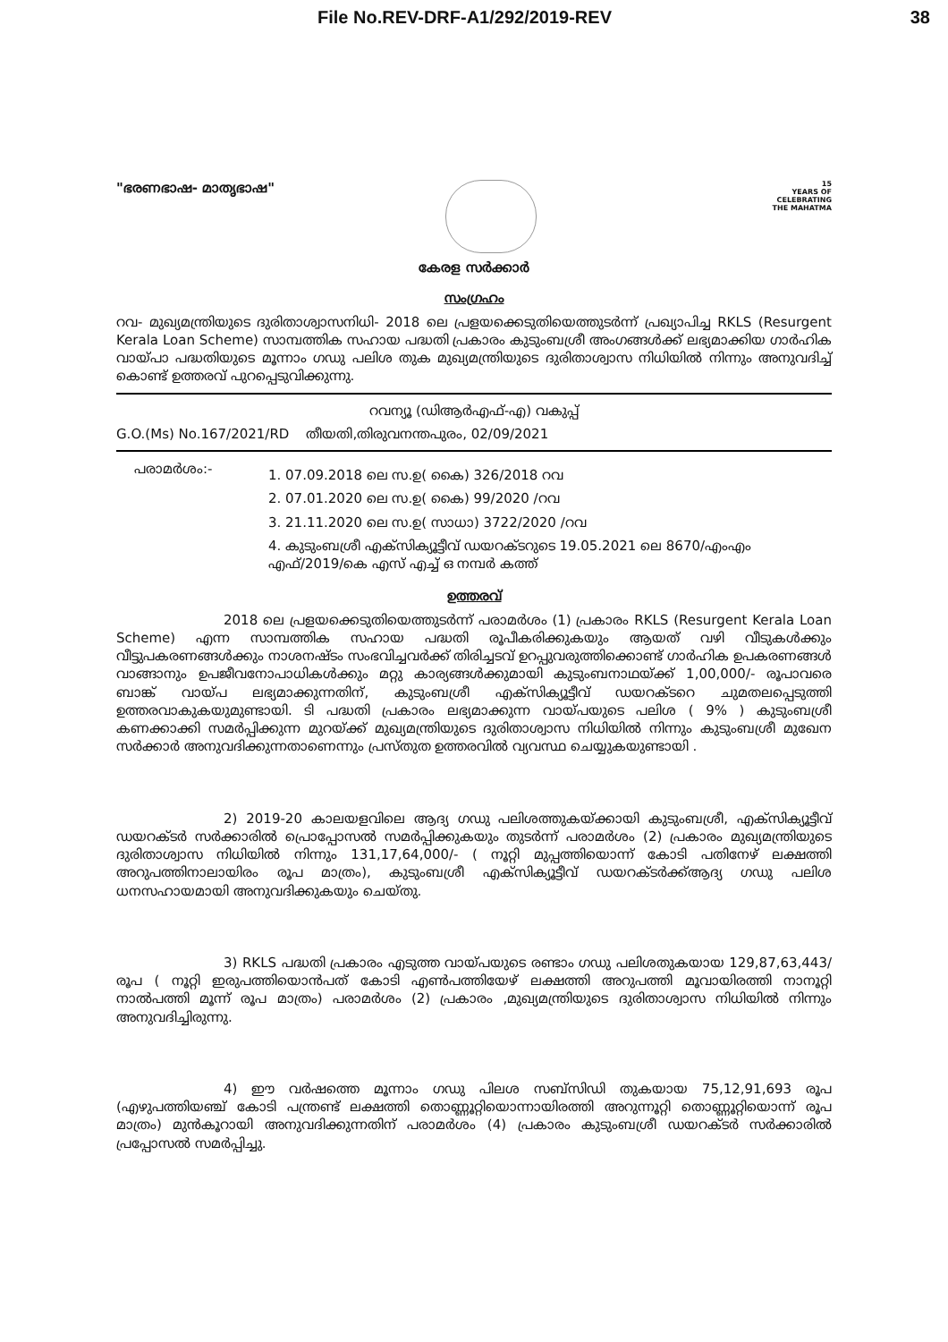File No.REV-DRF-A1/292/2019-REV 38
"ഭരണഭാഷ- മാതൃഭാഷ"
15
YEARS OF
CELEBRATING
THE MAHATMA
കേരള സർക്കാർ
സംഗ്രഹം
റവ- മുഖ്യമന്ത്രിയുടെ ദുരിതാശ്വാസനിധി- 2018 ലെ പ്രളയക്കെടുതിയെത്തുടർന്ന് പ്രഖ്യാപിച്ച RKLS (Resurgent Kerala Loan Scheme) സാമ്പത്തിക സഹായ പദ്ധതി പ്രകാരം കുടുംബശ്രീ അംഗങ്ങൾക്ക് ലഭ്യമാക്കിയ ഗാർഹിക വായ്പാ പദ്ധതിയുടെ മൂന്നാം ഗഡു പലിശ തുക മുഖ്യമന്ത്രിയുടെ ദുരിതാശ്വാസ നിധിയിൽ നിന്നും അനുവദിച്ച് കൊണ്ട് ഉത്തരവ് പുറപ്പെടുവിക്കുന്നു.
റവന്യൂ (ഡിആർഎഫ്-എ) വകുപ്പ്
G.O.(Ms) No.167/2021/RD തീയതി,തിരുവനന്തപുരം, 02/09/2021
പരാമർശം:-
1. 07.09.2018 ലെ സ.ഉ( കൈ) 326/2018 റവ
2. 07.01.2020 ലെ സ.ഉ( കൈ) 99/2020 /റവ
3. 21.11.2020 ലെ സ.ഉ( സാധാ) 3722/2020 /റവ
4. കുടുംബശ്രീ എക്സിക്യൂട്ടീവ് ഡയറക്ടറുടെ 19.05.2021 ലെ 8670/എംഎം
എഫ്/2019/കെ എസ് എച്ച് ഒ നമ്പർ കത്ത്
ഉത്തരവ്
2018 ലെ പ്രളയക്കെടുതിയെത്തുടർന്ന് പരാമർശം (1) പ്രകാരം RKLS (Resurgent Kerala Loan Scheme) എന്ന സാമ്പത്തിക സഹായ പദ്ധതി രൂപീകരിക്കുകയും ആയത് വഴി വീടുകൾക്കും വീട്ടുപകരണങ്ങൾക്കും നാശനഷ്ടം സംഭവിച്ചവർക്ക് തിരിച്ചടവ് ഉറപ്പുവരുത്തിക്കൊണ്ട് ഗാർഹിക ഉപകരണങ്ങൾ വാങ്ങാനും ഉപജീവനോപാധികൾക്കും മറ്റു കാര്യങ്ങൾക്കുമായി കുടുംബനാഥയ്ക്ക് 1,00,000/- രൂപാവരെ ബാങ്ക് വായ്പ ലഭ്യമാക്കുന്നതിന്, കുടുംബശ്രീ എക്സിക്യൂട്ടീവ് ഡയറക്ടറെ ചുമതലപ്പെടുത്തി ഉത്തരവാകുകയുമുണ്ടായി. ടി പദ്ധതി പ്രകാരം ലഭ്യമാക്കുന്ന വായ്പയുടെ പലിശ ( 9% ) കുടുംബശ്രീ കണക്കാക്കി സമർപ്പിക്കുന്ന മുറയ്ക്ക് മുഖ്യമന്ത്രിയുടെ ദുരിതാശ്വാസ നിധിയിൽ നിന്നും കുടുംബശ്രീ മുഖേന സർക്കാർ അനുവദിക്കുന്നതാണെന്നും പ്രസ്തുത ഉത്തരവിൽ വ്യവസ്ഥ ചെയ്യുകയുണ്ടായി .
2) 2019-20 കാലയളവിലെ ആദ്യ ഗഡു പലിശത്തുകയ്ക്കായി കുടുംബശ്രീ, എക്സിക്യൂട്ടീവ് ഡയറക്ടർ സർക്കാരിൽ പ്രൊപ്പോസൽ സമർപ്പിക്കുകയും തുടർന്ന് പരാമർശം (2) പ്രകാരം മുഖ്യമന്ത്രിയുടെ ദുരിതാശ്വാസ നിധിയിൽ നിന്നും 131,17,64,000/- ( നൂറ്റി മുപ്പത്തിയൊന്ന് കോടി പതിനേഴ് ലക്ഷത്തി അറുപത്തിനാലായിരം രൂപ മാത്രം), കുടുംബശ്രീ എക്സിക്യൂട്ടീവ് ഡയറക്ടർക്ക്ആദ്യ ഗഡു പലിശ ധനസഹായമായി അനുവദിക്കുകയും ചെയ്തു.
3) RKLS പദ്ധതി പ്രകാരം എടുത്ത വായ്പയുടെ രണ്ടാം ഗഡു പലിശതുകയായ 129,87,63,443/ രൂപ ( നൂറ്റി ഇരുപത്തിയൊൻപത് കോടി എൺപത്തിയേഴ് ലക്ഷത്തി അറുപത്തി മൂവായിരത്തി നാനൂറ്റി നാൽപത്തി മൂന്ന് രൂപ മാത്രം) പരാമർശം (2) പ്രകാരം ,മുഖ്യമന്ത്രിയുടെ ദുരിതാശ്വാസ നിധിയിൽ നിന്നും അനുവദിച്ചിരുന്നു.
4) ഈ വർഷത്തെ മൂന്നാം ഗഡു പിലശ സബ്സിഡി തുകയായ 75,12,91,693 രൂപ (എഴുപത്തിയഞ്ച് കോടി പന്ത്രണ്ട് ലക്ഷത്തി തൊണ്ണൂറ്റിയൊന്നായിരത്തി അറുന്നൂറ്റി തൊണ്ണൂറ്റിയൊന്ന് രൂപ മാത്രം) മുൻകൂറായി അനുവദിക്കുന്നതിന് പരാമർശം (4) പ്രകാരം കുടുംബശ്രീ ഡയറക്ടർ സർക്കാരിൽ പ്രപ്പോസൽ സമർപ്പിച്ചു.